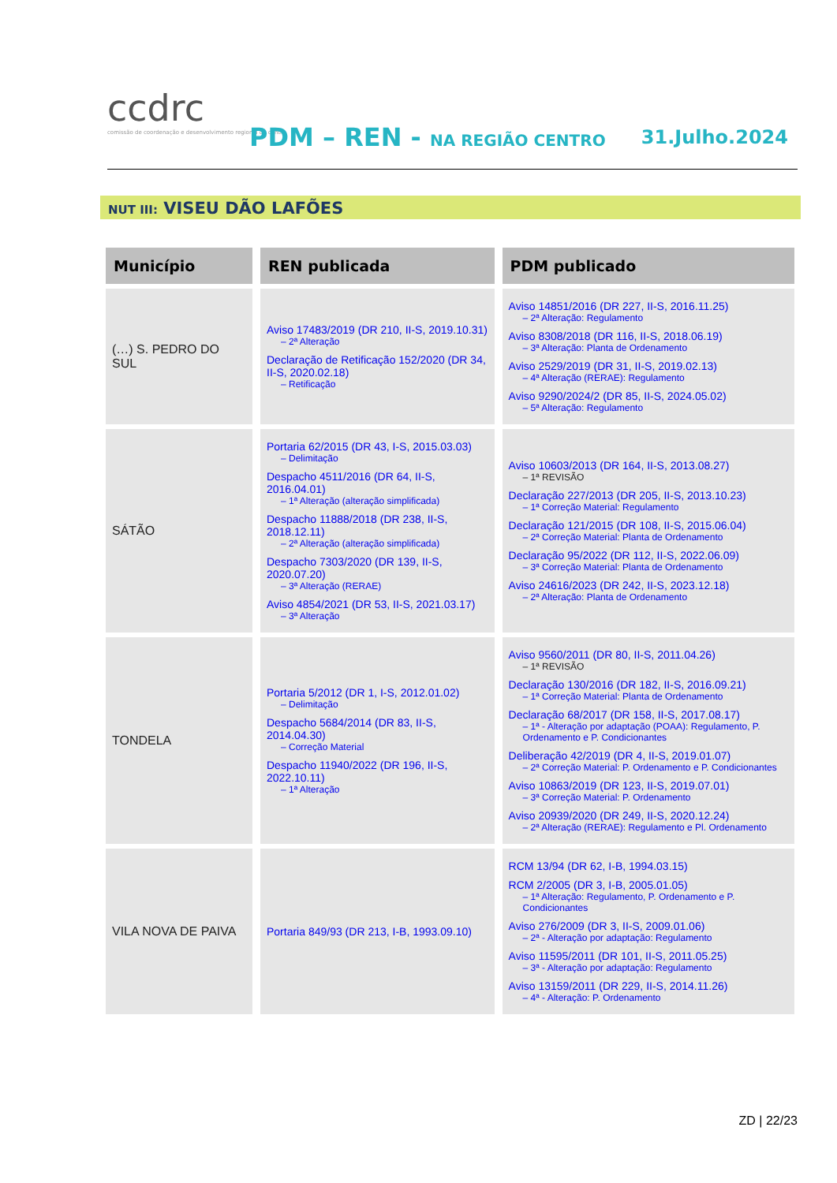ccdrc
comissão de coordenação e desenvolvimento regional do centro
PDM – REN - NA REGIÃO CENTRO 31.Julho.2024
NUT III: VISEU DÃO LAFÕES
| Município | REN publicada | PDM publicado |
| --- | --- | --- |
| (…) S. PEDRO DO SUL | Aviso 17483/2019 (DR 210, II-S, 2019.10.31) – 2ª Alteração Declaração de Retificação 152/2020 (DR 34, II-S, 2020.02.18) – Retificação | Aviso 14851/2016 (DR 227, II-S, 2016.11.25) – 2ª Alteração: Regulamento Aviso 8308/2018 (DR 116, II-S, 2018.06.19) – 3ª Alteração: Planta de Ordenamento Aviso 2529/2019 (DR 31, II-S, 2019.02.13) – 4ª Alteração (RERAE): Regulamento Aviso 9290/2024/2 (DR 85, II-S, 2024.05.02) – 5ª Alteração: Regulamento |
| SÁTÃO | Portaria 62/2015 (DR 43, I-S, 2015.03.03) – Delimitação Despacho 4511/2016 (DR 64, II-S, 2016.04.01) – 1ª Alteração (alteração simplificada) Despacho 11888/2018 (DR 238, II-S, 2018.12.11) – 2ª Alteração (alteração simplificada) Despacho 7303/2020 (DR 139, II-S, 2020.07.20) – 3ª Alteração (RERAE) Aviso 4854/2021 (DR 53, II-S, 2021.03.17) – 3ª Alteração | Aviso 10603/2013 (DR 164, II-S, 2013.08.27) – 1ª REVISÃO Declaração 227/2013 (DR 205, II-S, 2013.10.23) – 1ª Correção Material: Regulamento Declaração 121/2015 (DR 108, II-S, 2015.06.04) – 2ª Correção Material: Planta de Ordenamento Declaração 95/2022 (DR 112, II-S, 2022.06.09) – 3ª Correção Material: Planta de Ordenamento Aviso 24616/2023 (DR 242, II-S, 2023.12.18) – 2ª Alteração: Planta de Ordenamento |
| TONDELA | Portaria 5/2012 (DR 1, I-S, 2012.01.02) – Delimitação Despacho 5684/2014 (DR 83, II-S, 2014.04.30) – Correção Material Despacho 11940/2022 (DR 196, II-S, 2022.10.11) – 1ª Alteração | Aviso 9560/2011 (DR 80, II-S, 2011.04.26) – 1ª REVISÃO Declaração 130/2016 (DR 182, II-S, 2016.09.21) – 1ª Correção Material: Planta de Ordenamento Declaração 68/2017 (DR 158, II-S, 2017.08.17) – 1ª - Alteração por adaptação (POAA): Regulamento, P. Ordenamento e P. Condicionantes Deliberação 42/2019 (DR 4, II-S, 2019.01.07) – 2ª Correção Material: P. Ordenamento e P. Condicionantes Aviso 10863/2019 (DR 123, II-S, 2019.07.01) – 3ª Correção Material: P. Ordenamento Aviso 20939/2020 (DR 249, II-S, 2020.12.24) – 2ª Alteração (RERAE): Regulamento e Pl. Ordenamento |
| VILA NOVA DE PAIVA | Portaria 849/93 (DR 213, I-B, 1993.09.10) | RCM 13/94 (DR 62, I-B, 1994.03.15) RCM 2/2005 (DR 3, I-B, 2005.01.05) – 1ª Alteração: Regulamento, P. Ordenamento e P. Condicionantes Aviso 276/2009 (DR 3, II-S, 2009.01.06) – 2ª - Alteração por adaptação: Regulamento Aviso 11595/2011 (DR 101, II-S, 2011.05.25) – 3ª - Alteração por adaptação: Regulamento Aviso 13159/2011 (DR 229, II-S, 2014.11.26) – 4ª - Alteração: P. Ordenamento |
ZD | 22/23